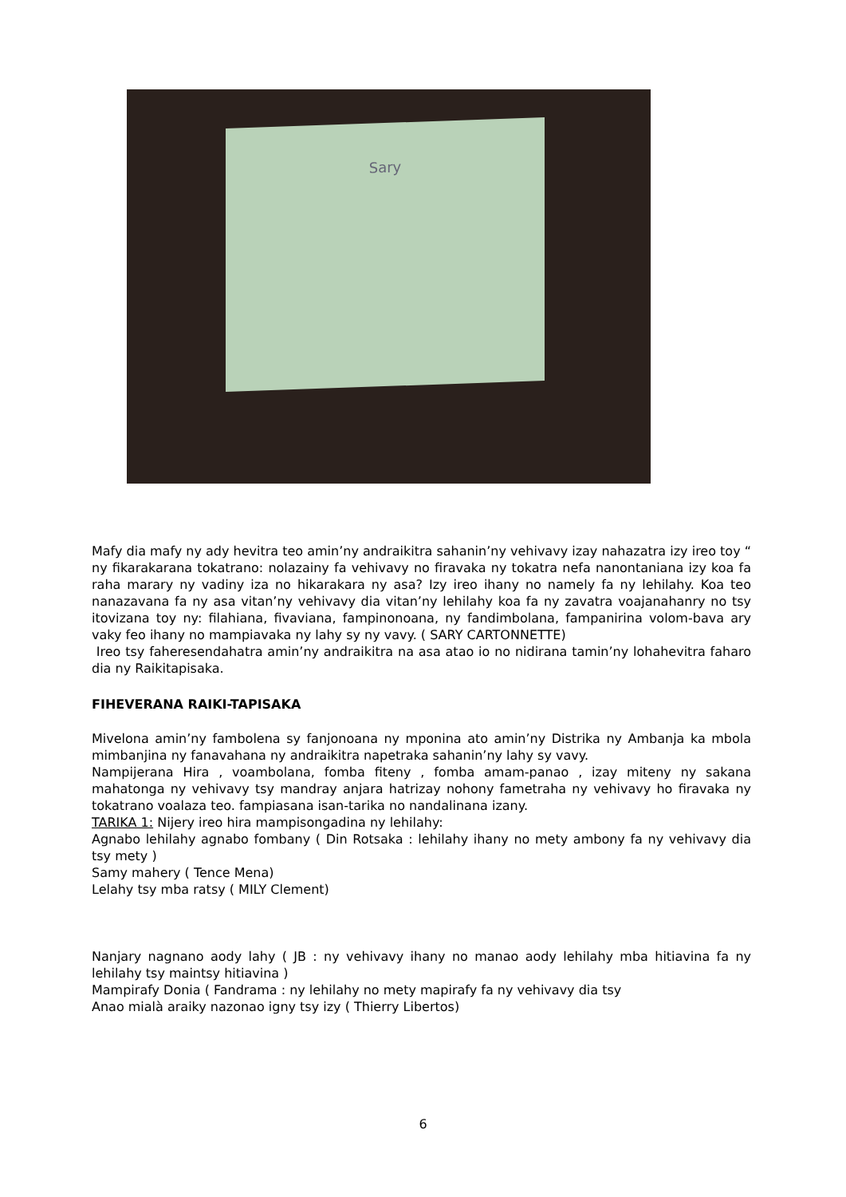Sary
Mafy dia mafy ny ady hevitra teo amin’ny andraikitra sahanin’ny vehivavy izay nahazatra izy ireo toy “ ny fikarakarana tokatrano: nolazainy fa vehivavy no firavaka ny tokatra nefa nanontaniana izy koa fa raha marary ny vadiny iza no hikarakara ny asa? Izy ireo ihany no namely fa ny lehilahy. Koa teo nanazavana fa ny asa vitan’ny vehivavy dia vitan’ny lehilahy koa fa ny zavatra voajanahanry no tsy itovizana toy ny: filahiana, fivaviana, fampinonoana, ny fandimbolana, fampanirina volom-bava ary vaky feo ihany no mampiavaka ny lahy sy ny vavy. ( SARY CARTONNETTE)
Ireo tsy faheresendahatra amin’ny andraikitra na asa atao io no nidirana tamin’ny lohahevitra faharo dia ny Raikitapisaka.
FIHEVERANA RAIKI-TAPISAKA
Mivelona amin’ny fambolena sy fanjonoana ny mponina ato amin’ny Distrika ny Ambanja ka mbola mimbanjina ny fanavahana ny andraikitra napetraka sahanin’ny lahy sy vavy.
Nampijerana Hira , voambolana, fomba fiteny , fomba amam-panao , izay miteny ny sakana mahatonga ny vehivavy tsy mandray anjara hatrizay nohony fametraha ny vehivavy ho firavaka ny tokatrano voalaza teo. fampiasana isan-tarika no nandalinana izany.
TARIKA 1: Nijery ireo hira mampisongadina ny lehilahy:
Agnabo lehilahy agnabo fombany ( Din Rotsaka : lehilahy ihany no mety ambony fa ny vehivavy dia tsy mety )
Samy mahery ( Tence Mena)
Lelahy tsy mba ratsy ( MILY Clement)
Nanjary nagnano aody lahy ( JB : ny vehivavy ihany no manao aody lehilahy mba hitiavina fa ny lehilahy tsy maintsy hitiavina )
Mampirafy Donia ( Fandrama : ny lehilahy no mety mapirafy fa ny vehivavy dia tsy
Anao mialà araiky nazonao igny tsy izy ( Thierry Libertos)
6